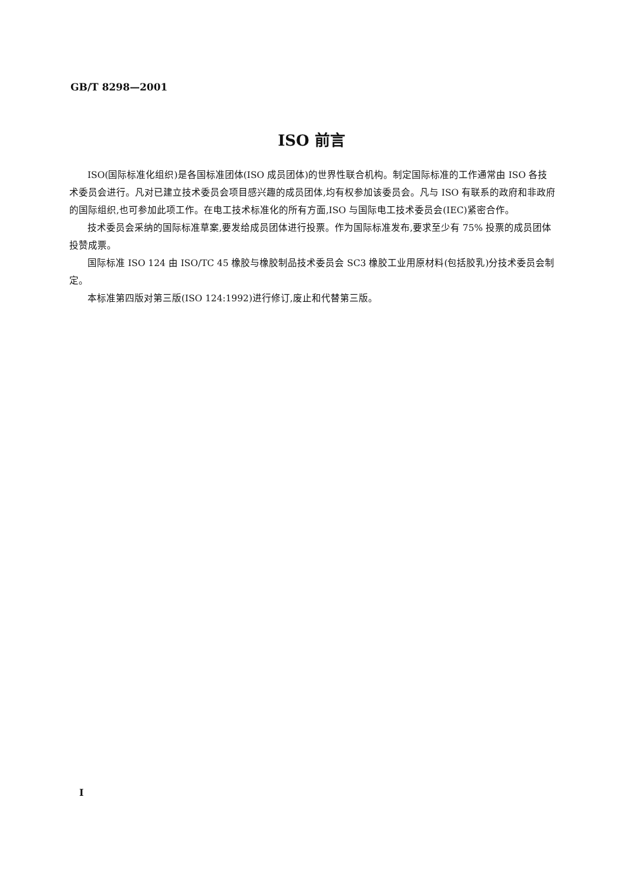GB/T 8298—2001
ISO 前言
ISO(国际标准化组织)是各国标准团体(ISO 成员团体)的世界性联合机构。制定国际标准的工作通常由 ISO 各技术委员会进行。凡对已建立技术委员会项目感兴趣的成员团体,均有权参加该委员会。凡与 ISO 有联系的政府和非政府的国际组织,也可参加此项工作。在电工技术标准化的所有方面,ISO 与国际电工技术委员会(IEC)紧密合作。
技术委员会采纳的国际标准草案,要发给成员团体进行投票。作为国际标准发布,要求至少有 75% 投票的成员团体投赞成票。
国际标准 ISO 124 由 ISO/TC 45 橡胶与橡胶制品技术委员会 SC3 橡胶工业用原材料(包括胶乳)分技术委员会制定。
本标准第四版对第三版(ISO 124:1992)进行修订,废止和代替第三版。
I